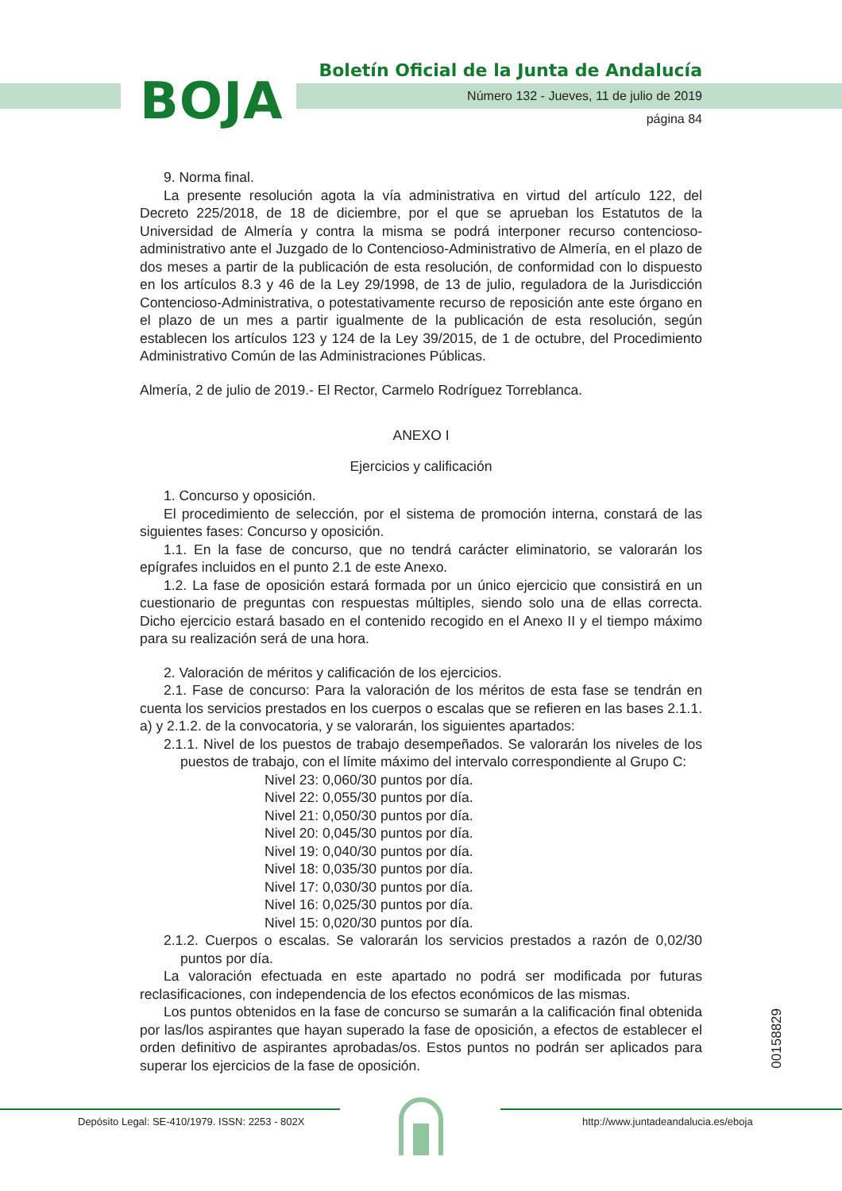BOJA
Boletín Oficial de la Junta de Andalucía
Número 132 - Jueves, 11 de julio de 2019
página 84
9. Norma final.
La presente resolución agota la vía administrativa en virtud del artículo 122, del Decreto 225/2018, de 18 de diciembre, por el que se aprueban los Estatutos de la Universidad de Almería y contra la misma se podrá interponer recurso contencioso-administrativo ante el Juzgado de lo Contencioso-Administrativo de Almería, en el plazo de dos meses a partir de la publicación de esta resolución, de conformidad con lo dispuesto en los artículos 8.3 y 46 de la Ley 29/1998, de 13 de julio, reguladora de la Jurisdicción Contencioso-Administrativa, o potestativamente recurso de reposición ante este órgano en el plazo de un mes a partir igualmente de la publicación de esta resolución, según establecen los artículos 123 y 124 de la Ley 39/2015, de 1 de octubre, del Procedimiento Administrativo Común de las Administraciones Públicas.
Almería, 2 de julio de 2019.- El Rector, Carmelo Rodríguez Torreblanca.
ANEXO I
Ejercicios y calificación
1. Concurso y oposición.
El procedimiento de selección, por el sistema de promoción interna, constará de las siguientes fases: Concurso y oposición.
1.1. En la fase de concurso, que no tendrá carácter eliminatorio, se valorarán los epígrafes incluidos en el punto 2.1 de este Anexo.
1.2. La fase de oposición estará formada por un único ejercicio que consistirá en un cuestionario de preguntas con respuestas múltiples, siendo solo una de ellas correcta. Dicho ejercicio estará basado en el contenido recogido en el Anexo II y el tiempo máximo para su realización será de una hora.
2. Valoración de méritos y calificación de los ejercicios.
2.1. Fase de concurso: Para la valoración de los méritos de esta fase se tendrán en cuenta los servicios prestados en los cuerpos o escalas que se refieren en las bases 2.1.1. a) y 2.1.2. de la convocatoria, y se valorarán, los siguientes apartados:
2.1.1. Nivel de los puestos de trabajo desempeñados. Se valorarán los niveles de los puestos de trabajo, con el límite máximo del intervalo correspondiente al Grupo C:
Nivel 23: 0,060/30 puntos por día.
Nivel 22: 0,055/30 puntos por día.
Nivel 21: 0,050/30 puntos por día.
Nivel 20: 0,045/30 puntos por día.
Nivel 19: 0,040/30 puntos por día.
Nivel 18: 0,035/30 puntos por día.
Nivel 17: 0,030/30 puntos por día.
Nivel 16: 0,025/30 puntos por día.
Nivel 15: 0,020/30 puntos por día.
2.1.2. Cuerpos o escalas. Se valorarán los servicios prestados a razón de 0,02/30 puntos por día.
La valoración efectuada en este apartado no podrá ser modificada por futuras reclasificaciones, con independencia de los efectos económicos de las mismas.
Los puntos obtenidos en la fase de concurso se sumarán a la calificación final obtenida por las/los aspirantes que hayan superado la fase de oposición, a efectos de establecer el orden definitivo de aspirantes aprobadas/os. Estos puntos no podrán ser aplicados para superar los ejercicios de la fase de oposición.
00158829
Depósito Legal: SE-410/1979. ISSN: 2253 - 802X
http://www.juntadeandalucia.es/eboja